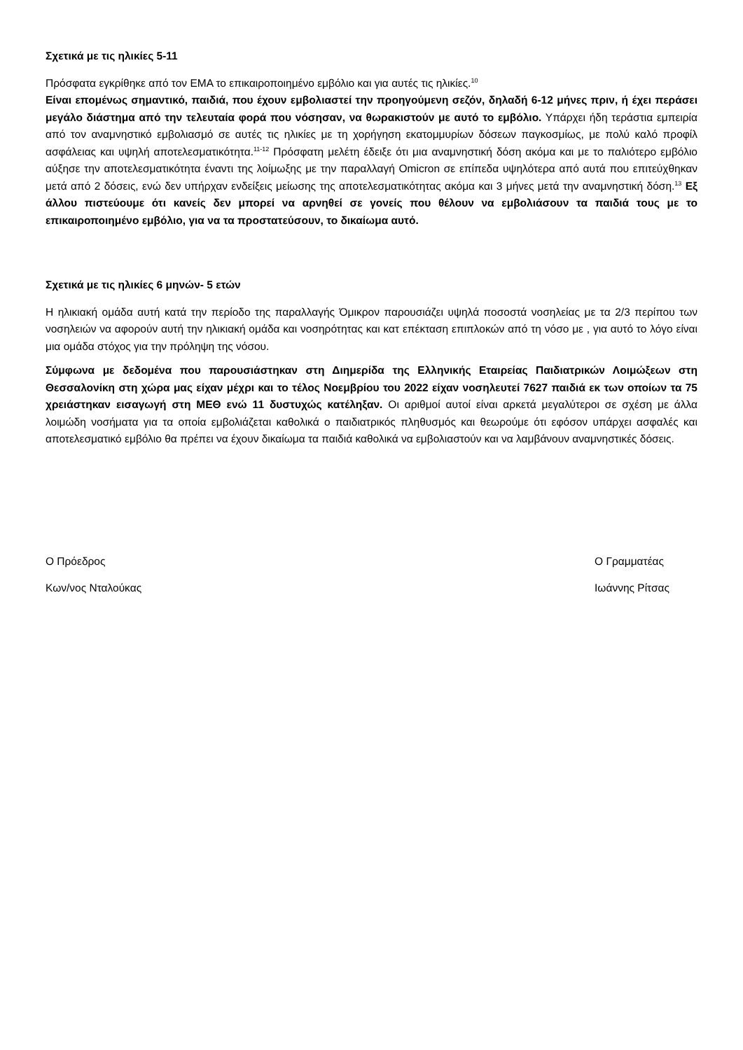Σχετικά με τις ηλικίες 5-11
Πρόσφατα εγκρίθηκε από τον ΕΜΑ το επικαιροποιημένο εμβόλιο και για αυτές τις ηλικίες.<sup>10</sup>
Είναι επομένως σημαντικό, παιδιά, που έχουν εμβολιαστεί την προηγούμενη σεζόν, δηλαδή 6-12 μήνες πριν, ή έχει περάσει μεγάλο διάστημα από την τελευταία φορά που νόσησαν, να θωρακιστούν με αυτό το εμβόλιο. Υπάρχει ήδη τεράστια εμπειρία από τον αναμνηστικό εμβολιασμό σε αυτές τις ηλικίες με τη χορήγηση εκατομμυρίων δόσεων παγκοσμίως, με πολύ καλό προφίλ ασφάλειας και υψηλή αποτελεσματικότητα.<sup>11-12</sup> Πρόσφατη μελέτη έδειξε ότι μια αναμνηστική δόση ακόμα και με το παλιότερο εμβόλιο αύξησε την αποτελεσματικότητα έναντι της λοίμωξης με την παραλλαγή Omicron σε επίπεδα υψηλότερα από αυτά που επιτεύχθηκαν μετά από 2 δόσεις, ενώ δεν υπήρχαν ενδείξεις μείωσης της αποτελεσματικότητας ακόμα και 3 μήνες μετά την αναμνηστική δόση.<sup>13</sup> Εξ άλλου πιστεύουμε ότι κανείς δεν μπορεί να αρνηθεί σε γονείς που θέλουν να εμβολιάσουν τα παιδιά τους με το επικαιροποιημένο εμβόλιο, για να τα προστατεύσουν, το δικαίωμα αυτό.
Σχετικά με τις ηλικίες 6 μηνών- 5 ετών
Η ηλικιακή ομάδα αυτή κατά την περίοδο της παραλλαγής Όμικρον παρουσιάζει υψηλά ποσοστά νοσηλείας με τα 2/3 περίπου των νοσηλειών να αφορούν αυτή την ηλικιακή ομάδα και νοσηρότητας και κατ επέκταση επιπλοκών από τη νόσο με , για αυτό το λόγο είναι μια ομάδα στόχος για την πρόληψη της νόσου.
Σύμφωνα με δεδομένα που παρουσιάστηκαν στη Διημερίδα της Ελληνικής Εταιρείας Παιδιατρικών Λοιμώξεων στη Θεσσαλονίκη στη χώρα μας είχαν μέχρι και το τέλος Νοεμβρίου του 2022 είχαν νοσηλευτεί 7627 παιδιά εκ των οποίων τα 75 χρειάστηκαν εισαγωγή στη ΜΕΘ ενώ 11 δυστυχώς κατέληξαν. Οι αριθμοί αυτοί είναι αρκετά μεγαλύτεροι σε σχέση με άλλα λοιμώδη νοσήματα για τα οποία εμβολιάζεται καθολικά ο παιδιατρικός πληθυσμός και θεωρούμε ότι εφόσον υπάρχει ασφαλές και αποτελεσματικό εμβόλιο θα πρέπει να έχουν δικαίωμα τα παιδιά καθολικά να εμβολιαστούν και να λαμβάνουν αναμνηστικές δόσεις.
Ο Πρόεδρος
Κων/νος Νταλούκας
Ο Γραμματέας
Ιωάννης Ρίτσας